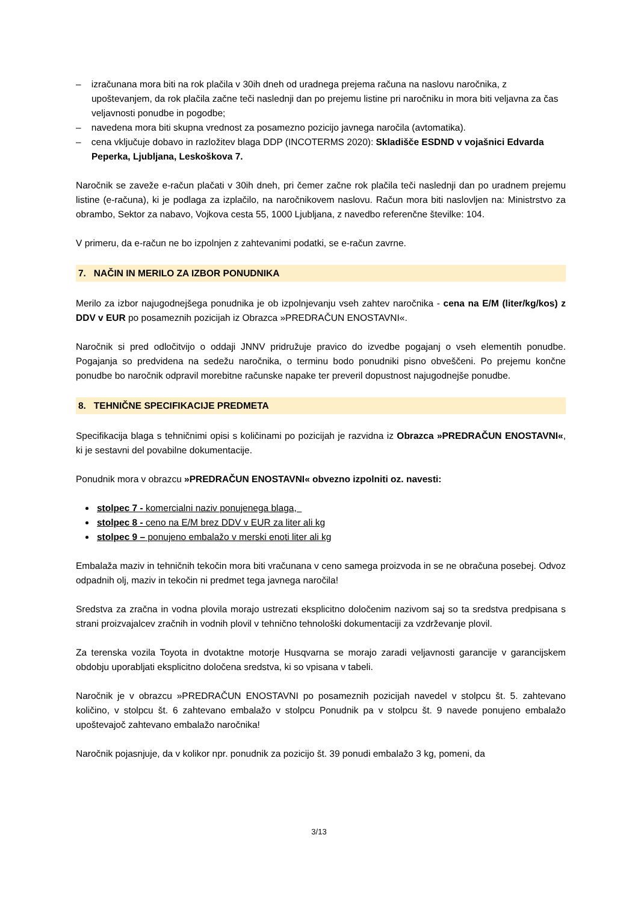– izračunana mora biti na rok plačila v 30ih dneh od uradnega prejema računa na naslovu naročnika, z upoštevanjem, da rok plačila začne teči naslednji dan po prejemu listine pri naročniku in mora biti veljavna za čas veljavnosti ponudbe in pogodbe;
– navedena mora biti skupna vrednost za posamezno pozicijo javnega naročila (avtomatika).
– cena vključuje dobavo in razložitev blaga DDP (INCOTERMS 2020): Skladišče ESDND v vojašnici Edvarda Peperka, Ljubljana, Leskoškova 7.
Naročnik se zaveže e-račun plačati v 30ih dneh, pri čemer začne rok plačila teči naslednji dan po uradnem prejemu listine (e-računa), ki je podlaga za izplačilo, na naročnikovem naslovu. Račun mora biti naslovljen na: Ministrstvo za obrambo, Sektor za nabavo, Vojkova cesta 55, 1000 Ljubljana, z navedbo referenčne številke: 104.
V primeru, da e-račun ne bo izpolnjen z zahtevanimi podatki, se e-račun zavrne.
7. NAČIN IN MERILO ZA IZBOR PONUDNIKA
Merilo za izbor najugodnejšega ponudnika je ob izpolnjevanju vseh zahtev naročnika - cena na E/M (liter/kg/kos) z DDV v EUR po posameznih pozicijah iz Obrazca »PREDRAČUN ENOSTAVNI«.
Naročnik si pred odločitvijo o oddaji JNNV pridružuje pravico do izvedbe pogajanj o vseh elementih ponudbe. Pogajanja so predvidena na sedežu naročnika, o terminu bodo ponudniki pisno obveščeni. Po prejemu končne ponudbe bo naročnik odpravil morebitne računske napake ter preveril dopustnost najugodnejše ponudbe.
8. TEHNIČNE SPECIFIKACIJE PREDMETA
Specifikacija blaga s tehničnimi opisi s količinami po pozicijah je razvidna iz Obrazca »PREDRAČUN ENOSTAVNI«, ki je sestavni del povabilne dokumentacije.
Ponudnik mora v obrazcu »PREDRAČUN ENOSTAVNI« obvezno izpolniti oz. navesti:
stolpec 7 - komercialni naziv ponujenega blaga,
stolpec 8 - ceno na E/M brez DDV v EUR za liter ali kg
stolpec 9 – ponujeno embalažo v merski enoti liter ali kg
Embalaža maziv in tehničnih tekočin mora biti vračunana v ceno samega proizvoda in se ne obračuna posebej. Odvoz odpadnih olj, maziv in tekočin ni predmet tega javnega naročila!
Sredstva za zračna in vodna plovila morajo ustrezati eksplicitno določenim nazivom saj so ta sredstva predpisana s strani proizvajalcev zračnih in vodnih plovil v tehnično tehnološki dokumentaciji za vzdrževanje plovil.
Za terenska vozila Toyota in dvotaktne motorje Husqvarna se morajo zaradi veljavnosti garancije v garancijskem obdobju uporabljati eksplicitno določena sredstva, ki so vpisana v tabeli.
Naročnik je v obrazcu »PREDRAČUN ENOSTAVNI po posameznih pozicijah navedel v stolpcu št. 5. zahtevano količino, v stolpcu št. 6 zahtevano embalažo v stolpcu Ponudnik pa v stolpcu št. 9 navede ponujeno embalažo upoštevajoč zahtevano embalažo naročnika!
Naročnik pojasnjuje, da v kolikor npr. ponudnik za pozicijo št. 39 ponudi embalažo 3 kg, pomeni, da
3/13